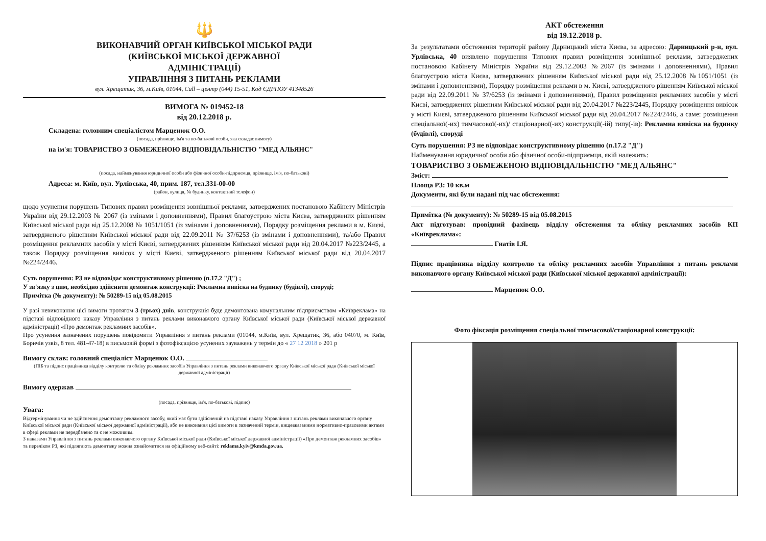🔱
ВИКОНАВЧИЙ ОРГАН КИЇВСЬКОЇ МІСЬКОЇ РАДИ
(КИЇВСЬКОЇ МІСЬКОЇ ДЕРЖАВНОЇ
АДМІНІСТРАЦІЇ)
УПРАВЛІННЯ З ПИТАНЬ РЕКЛАМИ
вул. Хрещатик, 36, м.Київ, 01044, Call – центр (044) 15-51, Код ЄДРПОУ 41348526
ВИМОГА № 019452-18
від 20.12.2018 р.
Складена: головним спеціалістом Марценюк О.О.
(посада, прізвище, ім'я та по-батькові особи, яка складає вимогу)
на ім'я: ТОВАРИСТВО З ОБМЕЖЕНОЮ ВІДПОВІДАЛЬНІСТЮ "МЕД АЛЬЯНС"
(посада, найменування юридичної особи або фізичної особи-підприємця, прізвище, ім'я, по-батькові)
Адреса: м. Київ, вул. Урлівська, 40, прим. 187, тел.331-00-00
(район, вулиця, № будинку, контактний телефон)
щодо усунення порушень Типових правил розміщення зовнішньої реклами, затверджених постановою Кабінету Міністрів України від 29.12.2003 № 2067 (із змінами і доповненнями), Правил благоустрою міста Києва, затверджених рішенням Київської міської ради від 25.12.2008 № 1051/1051 (із змінами і доповненнями), Порядку розміщення реклами в м. Києві, затвердженого рішенням Київської міської ради від 22.09.2011 № 37/6253 (із змінами і доповненнями), та/або Правил розміщення рекламних засобів у місті Києві, затверджених рішенням Київської міської ради від 20.04.2017 №223/2445, а також Порядку розміщення вивісок у місті Києві, затвердженого рішенням Київської міської ради від 20.04.2017 №224/2446.
Суть порушення: РЗ не відповідає конструктивному рішенню (п.17.2 "Д") ;
У зв'язку з цим, необхідно здійснити демонтаж конструкції: Рекламна вивіска на будинку (будівлі), споруді;
Примітка (№ документу): № 50289-15 від 05.08.2015
У разі невиконання цієї вимоги протягом 3 (трьох) днів, конструкція буде демонтована комунальним підприємством «Київреклама» на підставі відповідного наказу Управління з питань реклами виконавчого органу Київської міської ради (Київської міської державної адміністрації) «Про демонтаж рекламних засобів».
Про усунення зазначених порушень повідомити Управління з питань реклами (01044, м.Київ, вул. Хрещатик, 36, або 04070, м. Київ, Боричів узвіз, 8 тел. 481-47-18) в письмовій формі з фотофіксацією усунених зауважень у термін до « 27 12 2018 » 201 р
Вимогу склав: головний спеціаліст Марценюк О.О.
(ПІБ та підпис працівника відділу контролю та обліку рекламних засобів Управління з питань реклами виконавчого органу Київської міської ради (Київської міської державної адміністрації)
Вимогу одержав
(посада, прізвище, ім'я, по-батькові, підпис)
Увага:
Відтермінування чи не здійснення демонтажу рекламного засобу, який має бути здійснений на підставі наказу Управління з питань реклами виконавчого органу Київської міської ради (Київської міської державної адміністрації), або не виконання цієї вимоги в зазначений термін, вищевказаними нормативно-правовими актами в сфері реклами не передбачено та є не можливим.
З наказами Управління з питань реклами виконавчого органу Київської міської ради (Київської міської державної адміністрації) «Про демонтаж рекламних засобів» та переліком РЗ, які підлягають демонтажу можна ознайомитися на офіційному веб-сайті: reklama.kyiv@kmda.gov.ua.
АКТ обстеження
від 19.12.2018 р.
За результатами обстеження території району Дарницький міста Києва, за адресою: Дарницький р-н, вул. Урлівська, 40 виявлено порушення Типових правил розміщення зовнішньої реклами, затверджених постановою Кабінету Міністрів України від 29.12.2003 №2067 (із змінами і доповненнями), Правил благоустрою міста Києва, затверджених рішенням Київської міської ради від 25.12.2008 №1051/1051 (із змінами і доповненнями), Порядку розміщення реклами в м. Києві, затвердженого рішенням Київської міської ради від 22.09.2011 № 37/6253 (із змінами і доповненнями), Правил розміщення рекламних засобів у місті Києві, затверджених рішенням Київської міської ради від 20.04.2017 №223/2445, Порядку розміщення вивісок у місті Києві, затвердженого рішенням Київської міської ради від 20.04.2017 №224/2446, а саме: розміщення спеціальної(-их) тимчасової(-их)/ стаціонарної(-их) конструкції(-ій) типу(-ів): Рекламна вивіска на будинку (будівлі), споруді
Суть порушення: РЗ не відповідає конструктивному рішенню (п.17.2 "Д")
Найменування юридичної особи або фізичної особи-підприємця, якій належить:
ТОВАРИСТВО З ОБМЕЖЕНОЮ ВІДПОВІДАЛЬНІСТЮ "МЕД АЛЬЯНС"
Зміст:
Площа РЗ: 10 кв.м
Документи, які були надані під час обстеження:
Примітка (№ документу): № 50289-15 від 05.08.2015
Акт підготував: провідний фахівець відділу обстеження та обліку рекламних засобів КП «Київреклама»:
Гнатів І.Я.
Підпис працівника відділу контролю та обліку рекламних засобів Управління з питань реклами виконавчого органу Київської міської ради (Київської міської державної адміністрації):
Марценюк О.О.
Фото фіксація розміщення спеціальної тимчасової/стаціонарної конструкції: